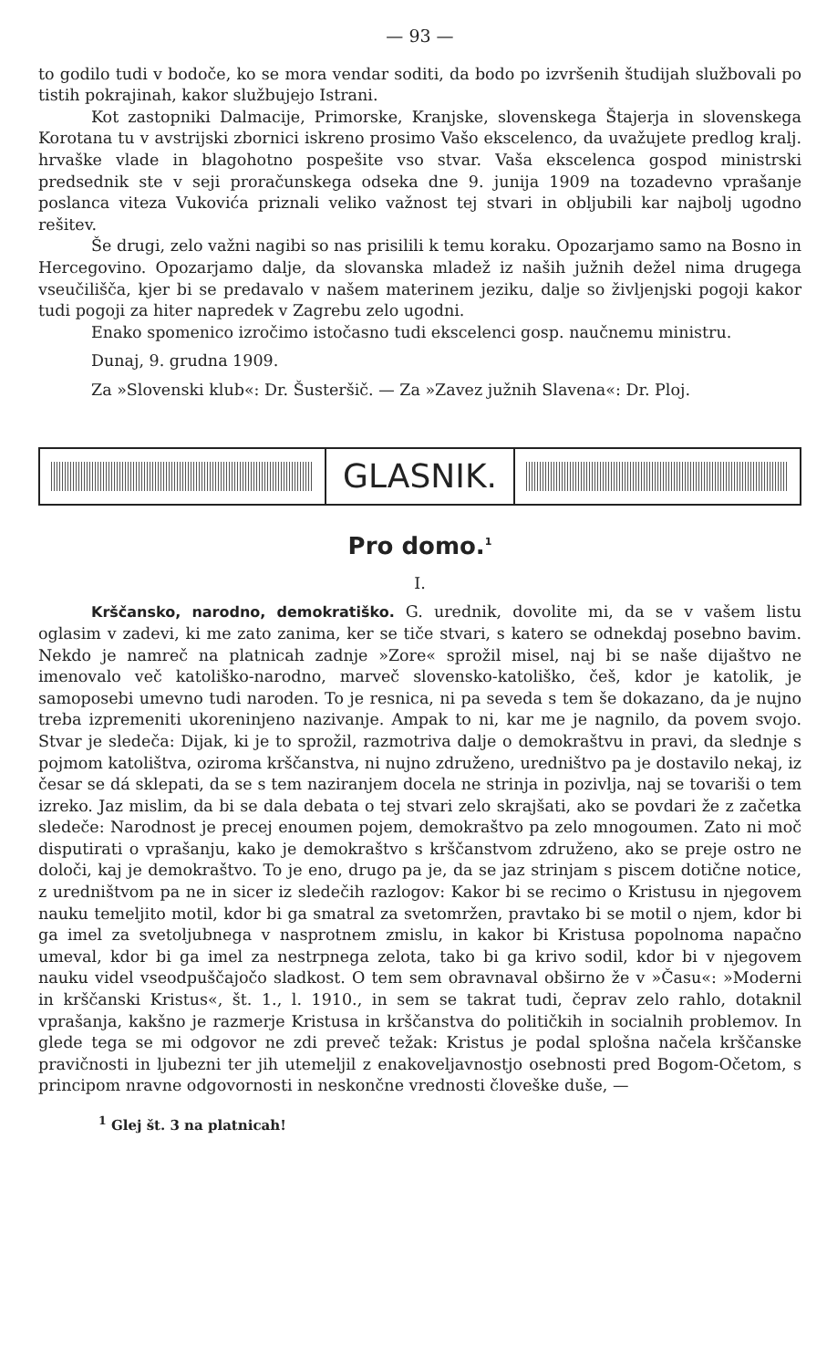— 93 —
to godilo tudi v bodoče, ko se mora vendar soditi, da bodo po izvršenih študijah službovali po tistih pokrajinah, kakor službujejo Istrani.
Kot zastopniki Dalmacije, Primorske, Kranjske, slovenskega Štajerja in slovenskega Korotana tu v avstrijski zbornici iskreno prosimo Vašo ekscelenco, da uvažujete predlog kralj. hrvaške vlade in blagohotno pospešite vso stvar. Vaša ekscelenca gospod ministrski predsednik ste v seji proračunskega odseka dne 9. junija 1909 na tozadevno vprašanje poslanca viteza Vukovića priznali veliko važnost tej stvari in obljubili kar najbolj ugodno rešitev.
Še drugi, zelo važni nagibi so nas prisilili k temu koraku. Opozarjamo samo na Bosno in Hercegovino. Opozarjamo dalje, da slovanska mladež iz naših južnih dežel nima drugega vseučilišča, kjer bi se predavalo v našem materinem jeziku, dalje so življenjski pogoji kakor tudi pogoji za hiter napredek v Zagrebu zelo ugodni.
Enako spomenico izročimo istočasno tudi ekscelenci gosp. naučnemu ministru.
Dunaj, 9. grudna 1909.
Za »Slovenski klub«: Dr. Šusteršič. — Za »Zavez južnih Slavena«: Dr. Ploj.
GLASNIK.
Pro domo.<sup>1</sup>
I.
Krščansko, narodno, demokratiško. G. urednik, dovolite mi, da se v vašem listu oglasim v zadevi, ki me zato zanima, ker se tiče stvari, s katero se odnekdaj posebno bavim. Nekdo je namreč na platnicah zadnje »Zore« sprožil misel, naj bi se naše dijaštvo ne imenovalo več katoliško-narodno, marveč slovensko-katoliško, češ, kdor je katolik, je samoposebi umevno tudi naroden. To je resnica, ni pa seveda s tem še dokazano, da je nujno treba izpremeniti ukoreninjeno nazivanje. Ampak to ni, kar me je nagnilo, da povem svojo. Stvar je sledeča: Dijak, ki je to sprožil, razmotriva dalje o demokraštvu in pravi, da slednje s pojmom katolištva, oziroma krščanstva, ni nujno združeno, uredništvo pa je dostavilo nekaj, iz česar se dá sklepati, da se s tem naziranjem docela ne strinja in pozivlja, naj se tovariši o tem izreko. Jaz mislim, da bi se dala debata o tej stvari zelo skrajšati, ako se povdari že z začetka sledeče: Narodnost je precej enoumen pojem, demokraštvo pa zelo mnogoumen. Zato ni moč disputirati o vprašanju, kako je demokraštvo s krščanstvom združeno, ako se preje ostro ne določi, kaj je demokraštvo. To je eno, drugo pa je, da se jaz strinjam s piscem dotične notice, z uredništvom pa ne in sicer iz sledečih razlogov: Kakor bi se recimo o Kristusu in njegovem nauku temeljito motil, kdor bi ga smatral za svetomržen, pravtako bi se motil o njem, kdor bi ga imel za svetoljubnega v nasprotnem zmislu, in kakor bi Kristusa popolnoma napačno umeval, kdor bi ga imel za nestrpnega zelota, tako bi ga krivo sodil, kdor bi v njegovem nauku videl vseodpuščajočo sladkost. O tem sem obravnaval obširno že v »Času«: »Moderni in krščanski Kristus«, št. 1., l. 1910., in sem se takrat tudi, čeprav zelo rahlo, dotaknil vprašanja, kakšno je razmerje Kristusa in krščanstva do političkih in socialnih problemov. In glede tega se mi odgovor ne zdi preveč težak: Kristus je podal splošna načela krščanske pravičnosti in ljubezni ter jih utemeljil z enakoveljavnostjo osebnosti pred Bogom-Očetom, s principom nravne odgovornosti in neskončne vrednosti človeške duše, —
<sup>1</sup> Glej št. 3 na platnicah!